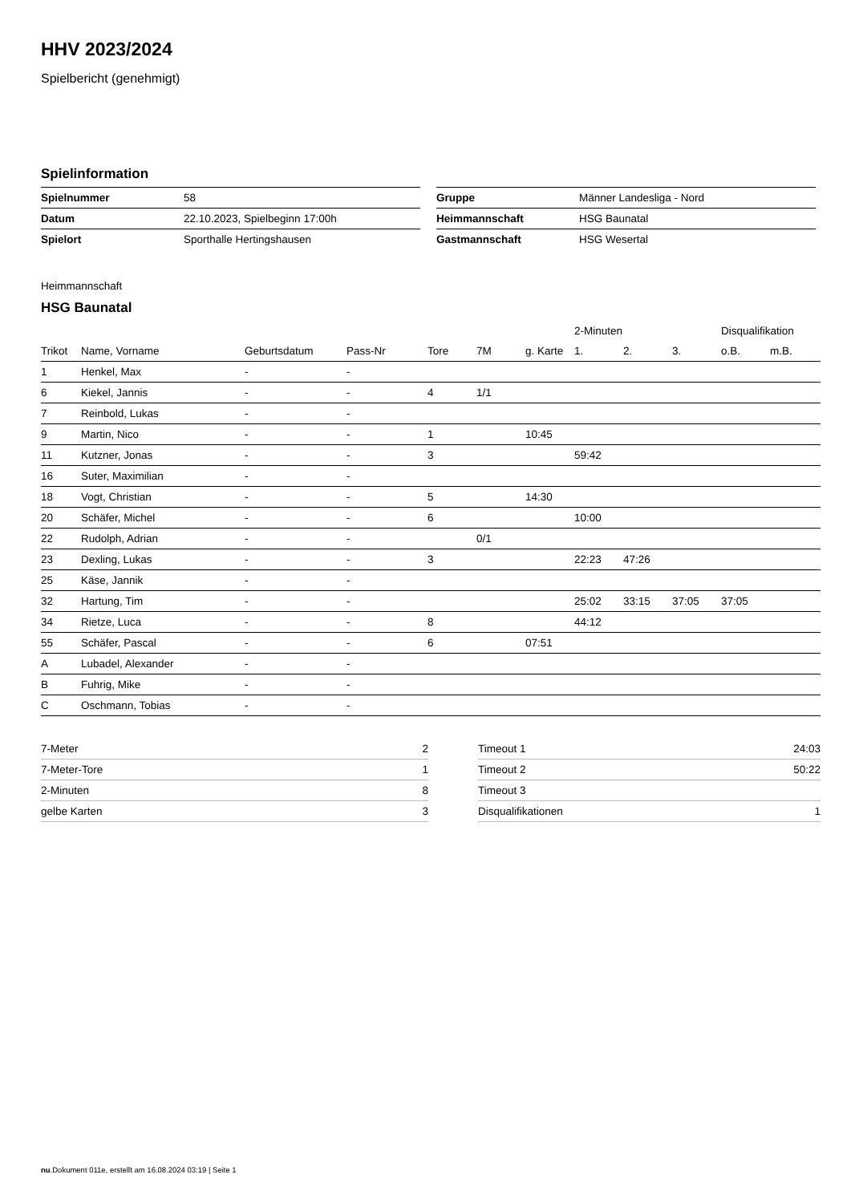HHV 2023/2024
Spielbericht (genehmigt)
Spielinformation
| Spielnummer | 58 |
| Datum | 22.10.2023, Spielbeginn 17:00h |
| Spielort | Sporthalle Hertingshausen |
| Gruppe | Männer Landesliga - Nord |
| Heimmannschaft | HSG Baunatal |
| Gastmannschaft | HSG Wesertal |
Heimmannschaft
HSG Baunatal
| | | | | | | | 2-Minuten | | | Disqualifikation | |
| --- | --- | --- | --- | --- | --- | --- | --- | --- | --- | --- | --- |
| Trikot | Name, Vorname | Geburtsdatum | Pass-Nr | Tore | 7M | g. Karte | 1. | 2. | 3. | o.B. | m.B. |
| 1 | Henkel, Max | - | - | | | | | | | | |
| 6 | Kiekel, Jannis | - | - | 4 | 1/1 | | | | | | |
| 7 | Reinbold, Lukas | - | - | | | | | | | | |
| 9 | Martin, Nico | - | - | 1 | | 10:45 | | | | | |
| 11 | Kutzner, Jonas | - | - | 3 | | | 59:42 | | | | |
| 16 | Suter, Maximilian | - | - | | | | | | | | |
| 18 | Vogt, Christian | - | - | 5 | | 14:30 | | | | | |
| 20 | Schäfer, Michel | - | - | 6 | | | 10:00 | | | | |
| 22 | Rudolph, Adrian | - | - | | 0/1 | | | | | | |
| 23 | Dexling, Lukas | - | - | 3 | | | 22:23 | 47:26 | | | |
| 25 | Käse, Jannik | - | - | | | | | | | | |
| 32 | Hartung, Tim | - | - | | | | 25:02 | 33:15 | 37:05 | 37:05 | |
| 34 | Rietze, Luca | - | - | 8 | | | 44:12 | | | | |
| 55 | Schäfer, Pascal | - | - | 6 | | 07:51 | | | | | |
| A | Lubadel, Alexander | - | - | | | | | | | | |
| B | Fuhrig, Mike | - | - | | | | | | | | |
| C | Oschmann, Tobias | - | - | | | | | | | | |
| 7-Meter | 2 |
| 7-Meter-Tore | 1 |
| 2-Minuten | 8 |
| gelbe Karten | 3 |
| Timeout 1 | 24:03 |
| Timeout 2 | 50:22 |
| Timeout 3 | |
| Disqualifikationen | 1 |
nu.Dokument 011e, erstellt am 16.08.2024 03:19 | Seite 1